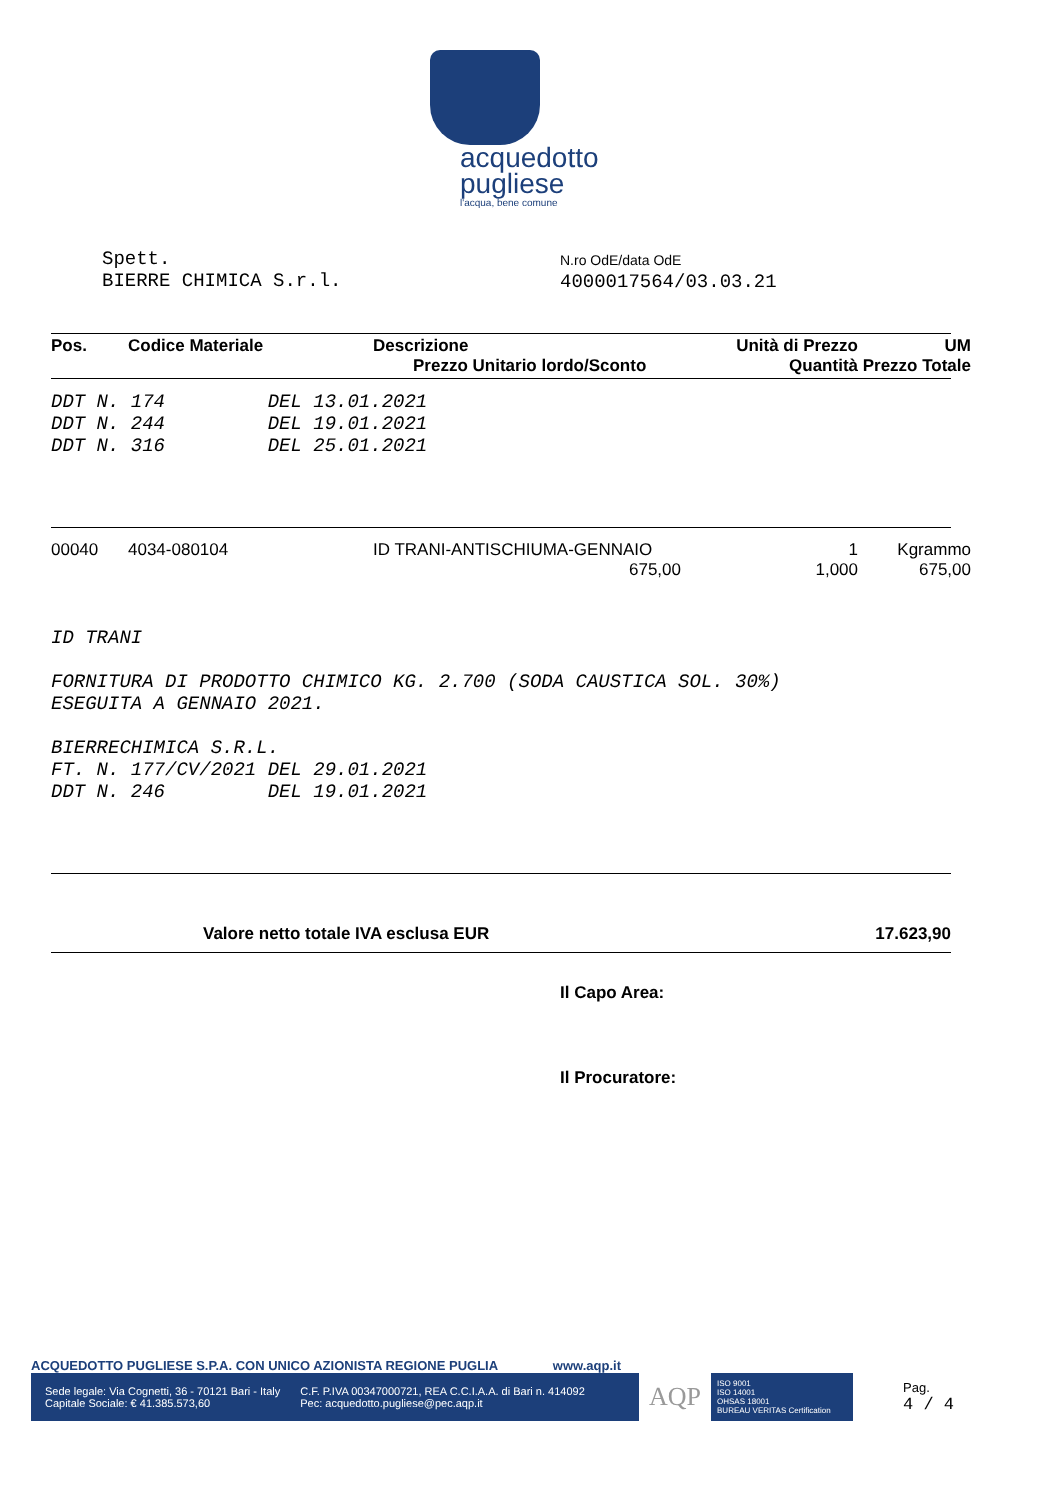acquedotto
pugliese
l'acqua, bene comune
Spett.
BIERRE CHIMICA S.r.l.
N.ro OdE/data OdE
4000017564/03.03.21
| Pos. | Codice Materiale | Descrizione Prezzo Unitario lordo/Sconto | Unità di Prezzo Quantità | UM Prezzo Totale |
| --- | --- | --- | --- | --- |
DDT N. 174 DEL 13.01.2021
DDT N. 244 DEL 19.01.2021
DDT N. 316 DEL 25.01.2021
| 00040 | 4034-080104 | ID TRANI-ANTISCHIUMA-GENNAIO 675,00 | 1 1,000 | Kgrammo 675,00 |
ID TRANI
FORNITURA DI PRODOTTO CHIMICO KG. 2.700 (SODA CAUSTICA SOL. 30%)
ESEGUITA A GENNAIO 2021.
BIERRECHIMICA S.R.L.
FT. N. 177/CV/2021 DEL 29.01.2021
DDT N. 246 DEL 19.01.2021
Valore netto totale IVA esclusa EUR 17.623,90
Il Capo Area:
Il Procuratore:
ACQUEDOTTO PUGLIESE S.P.A. CON UNICO AZIONISTA REGIONE PUGLIA www.aqp.it
Sede legale: Via Cognetti, 36 - 70121 Bari - Italy
Capitale Sociale: € 41.385.573,60
C.F. P.IVA 00347000721, REA C.C.I.A.A. di Bari n. 414092
Pec: acquedotto.pugliese@pec.aqp.it
AQP
ISO 9001
ISO 14001
OHSAS 18001
BUREAU VERITAS Certification
Pag.
4 / 4